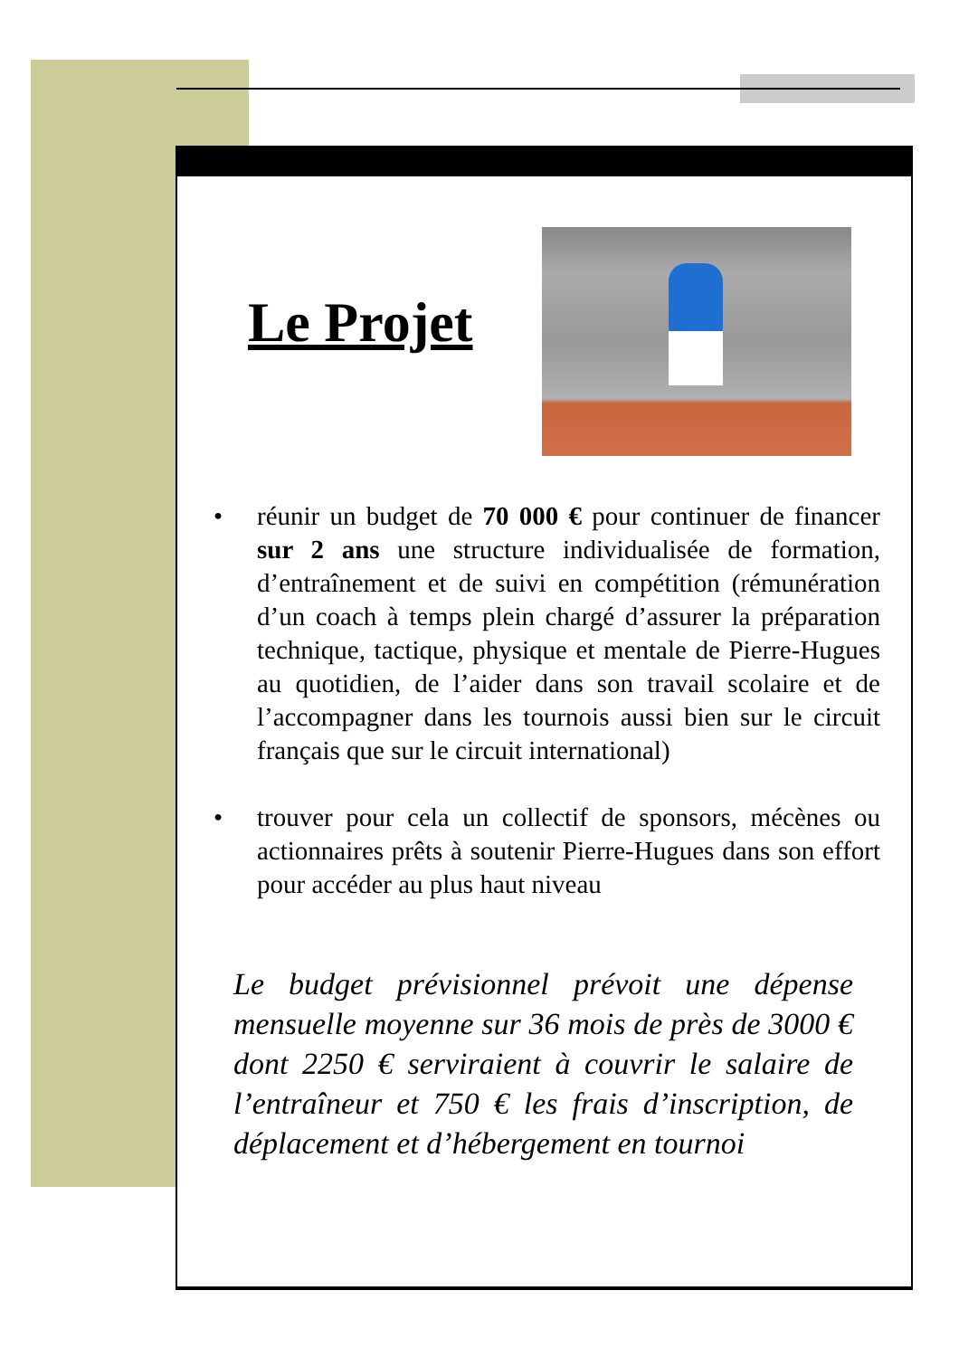Le Projet
• réunir un budget de 70 000 € pour continuer de financer sur 2 ans une structure individualisée de formation, d’entraînement et de suivi en compétition (rémunération d’un coach à temps plein chargé d’assurer la préparation technique, tactique, physique et mentale de Pierre-Hugues au quotidien, de l’aider dans son travail scolaire et de l’accompagner dans les tournois aussi bien sur le circuit français que sur le circuit international)
• trouver pour cela un collectif de sponsors, mécènes ou actionnaires prêts à soutenir Pierre-Hugues dans son effort pour accéder au plus haut niveau
Le budget prévisionnel prévoit une dépense mensuelle moyenne sur 36 mois de près de 3000 € dont 2250 € serviraient à couvrir le salaire de l’entraîneur et 750 € les frais d’inscription, de déplacement et d’hébergement en tournoi